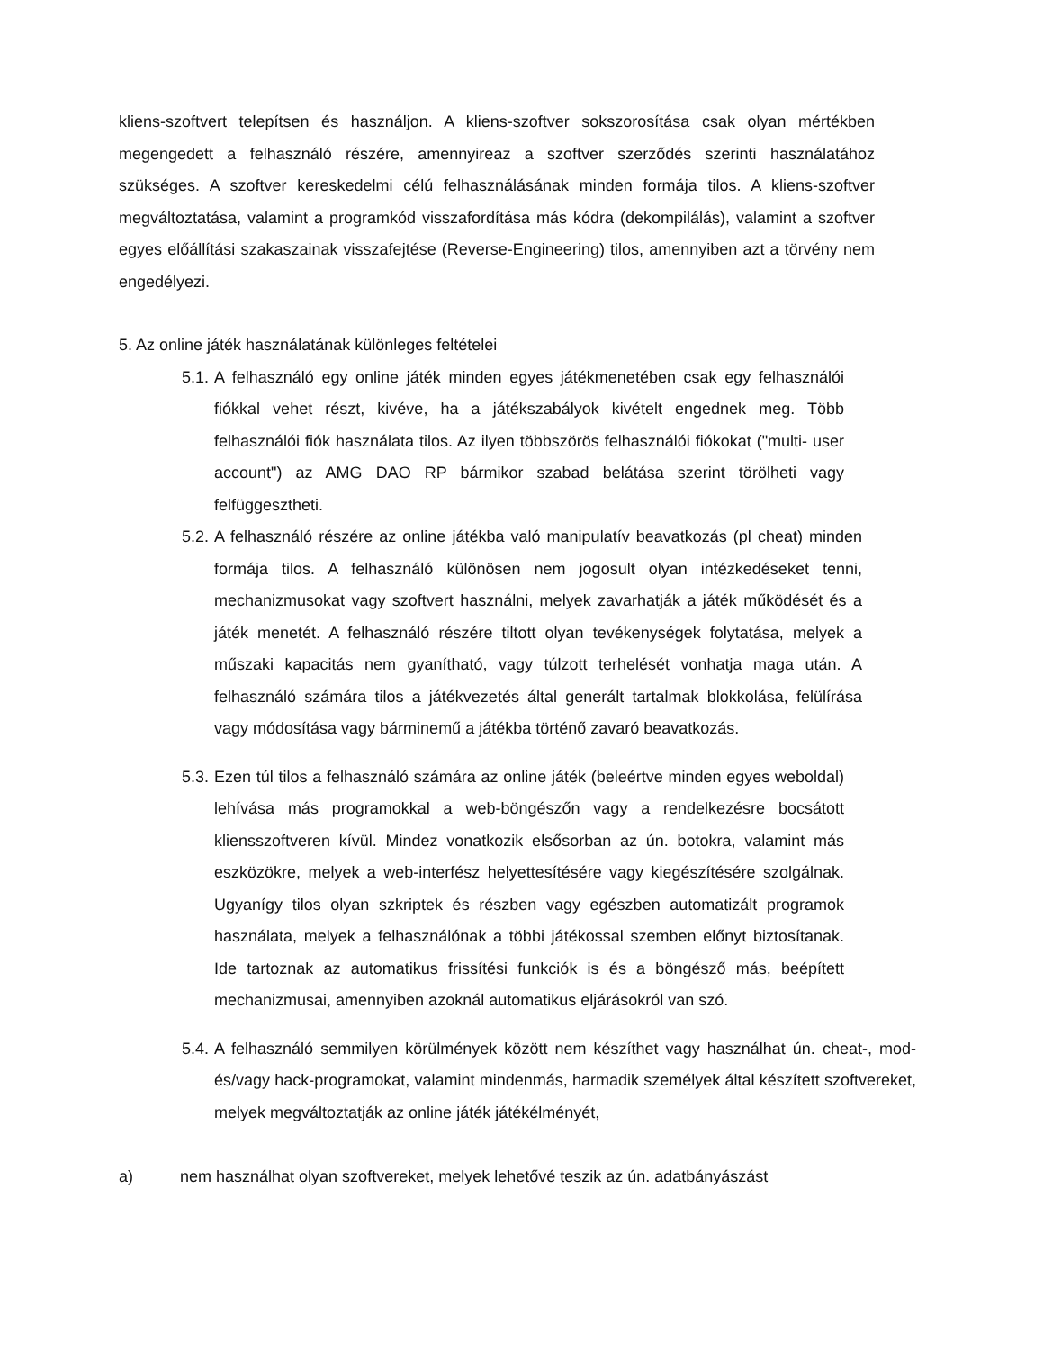kliens-szoftvert telepítsen és használjon. A kliens-szoftver sokszorosítása csak olyan mértékben megengedett a felhasználó részére, amennyireaz a szoftver szerződés szerinti használatához szükséges. A szoftver kereskedelmi célú felhasználásának minden formája tilos. A kliens-szoftver megváltoztatása, valamint a programkód visszafordítása más kódra (dekompilálás), valamint a szoftver egyes előállítási szakaszainak visszafejtése (Reverse-Engineering) tilos, amennyiben azt a törvény nem engedélyezi.
5. Az online játék használatának különleges feltételei
5.1.
A felhasználó egy online játék minden egyes játékmenetében csak egy felhasználói fiókkal vehet részt, kivéve, ha a játékszabályok kivételt engednek meg. Több felhasználói fiók használata tilos. Az ilyen többszörös felhasználói fiókokat ("multi- user account") az AMG DAO RP bármikor szabad belátása szerint törölheti vagy felfüggesztheti.
5.2.
A felhasználó részére az online játékba való manipulatív beavatkozás (pl cheat) minden formája tilos. A felhasználó különösen nem jogosult olyan intézkedéseket tenni, mechanizmusokat vagy szoftvert használni, melyek zavarhatják a játék működését és a játék menetét. A felhasználó részére tiltott olyan tevékenységek folytatása, melyek a műszaki kapacitás nem gyanítható, vagy túlzott terhelését vonhatja maga után. A felhasználó számára tilos a játékvezetés által generált tartalmak blokkolása, felülírása vagy módosítása vagy bárminemű a játékba történő zavaró beavatkozás.
5.3.
Ezen túl tilos a felhasználó számára az online játék (beleértve minden egyes weboldal) lehívása más programokkal a web-böngészőn vagy a rendelkezésre bocsátott kliensszoftveren kívül. Mindez vonatkozik elsősorban az ún. botokra, valamint más eszközökre, melyek a web-interfész helyettesítésére vagy kiegészítésére szolgálnak. Ugyanígy tilos olyan szkriptek és részben vagy egészben automatizált programok használata, melyek a felhasználónak a többi játékossal szemben előnyt biztosítanak. Ide tartoznak az automatikus frissítési funkciók is és a böngésző más, beépített mechanizmusai, amennyiben azoknál automatikus eljárásokról van szó.
5.4.
A felhasználó semmilyen körülmények között nem készíthet vagy használhat ún. cheat-, mod- és/vagy hack-programokat, valamint mindenmás, harmadik személyek által készített szoftvereket, melyek megváltoztatják az online játék játékélményét,
a) nem használhat olyan szoftvereket, melyek lehetővé teszik az ún. adatbányászást